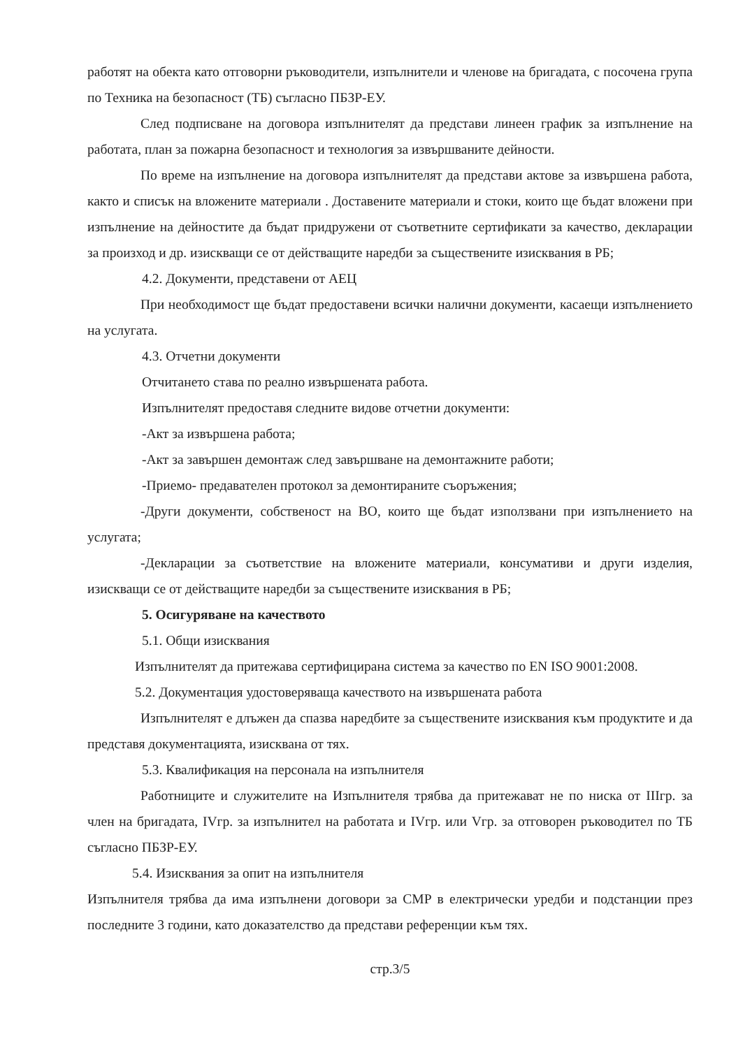работят на обекта като отговорни ръководители, изпълнители и членове на бригадата, с посочена група по Техника на безопасност (ТБ) съгласно ПБЗР-ЕУ.
След подписване на договора изпълнителят да представи линеен график за изпълнение на работата, план за пожарна безопасност и технология за извършваните дейности.
По време на изпълнение на договора изпълнителят да представи актове за извършена работа, както и списък на вложените материали . Доставените материали и стоки, които ще бъдат вложени при изпълнение на дейностите да бъдат придружени от съответните сертификати за качество, декларации за произход и др. изискващи се от действащите наредби за съществените изисквания в РБ;
4.2. Документи, представени от АЕЦ
При необходимост ще бъдат предоставени всички налични документи, касаещи изпълнението на услугата.
4.3. Отчетни документи
Отчитането става по реално извършената работа.
Изпълнителят предоставя следните видове отчетни документи:
-Акт за извършена работа;
-Акт за завършен демонтаж след завършване на демонтажните работи;
-Приемо- предавателен протокол за демонтираните съоръжения;
-Други документи, собственост на ВО, които ще бъдат използвани при изпълнението на услугата;
-Декларации за съответствие на вложените материали, консумативи и други изделия, изискващи се от действащите наредби за съществените изисквания в РБ;
5. Осигуряване на качеството
5.1. Общи изисквания
Изпълнителят да притежава сертифицирана система за качество по EN ISO 9001:2008.
5.2. Документация удостоверяваща качеството на извършената работа
Изпълнителят е длъжен да спазва наредбите за съществените изисквания към продуктите и да представя документацията, изисквана от тях.
5.3. Квалификация на персонала на изпълнителя
Работниците и служителите на Изпълнителя трябва да притежават не по ниска от IIIгр. за член на бригадата, IVгр. за изпълнител на работата и IVгр. или Vгр. за отговорен ръководител по ТБ съгласно ПБЗР-ЕУ.
5.4. Изисквания за опит на изпълнителя
Изпълнителя трябва да има изпълнени договори за СМР в електрически уредби и подстанции през последните 3 години, като доказателство да представи референции към тях.
стр.3/5